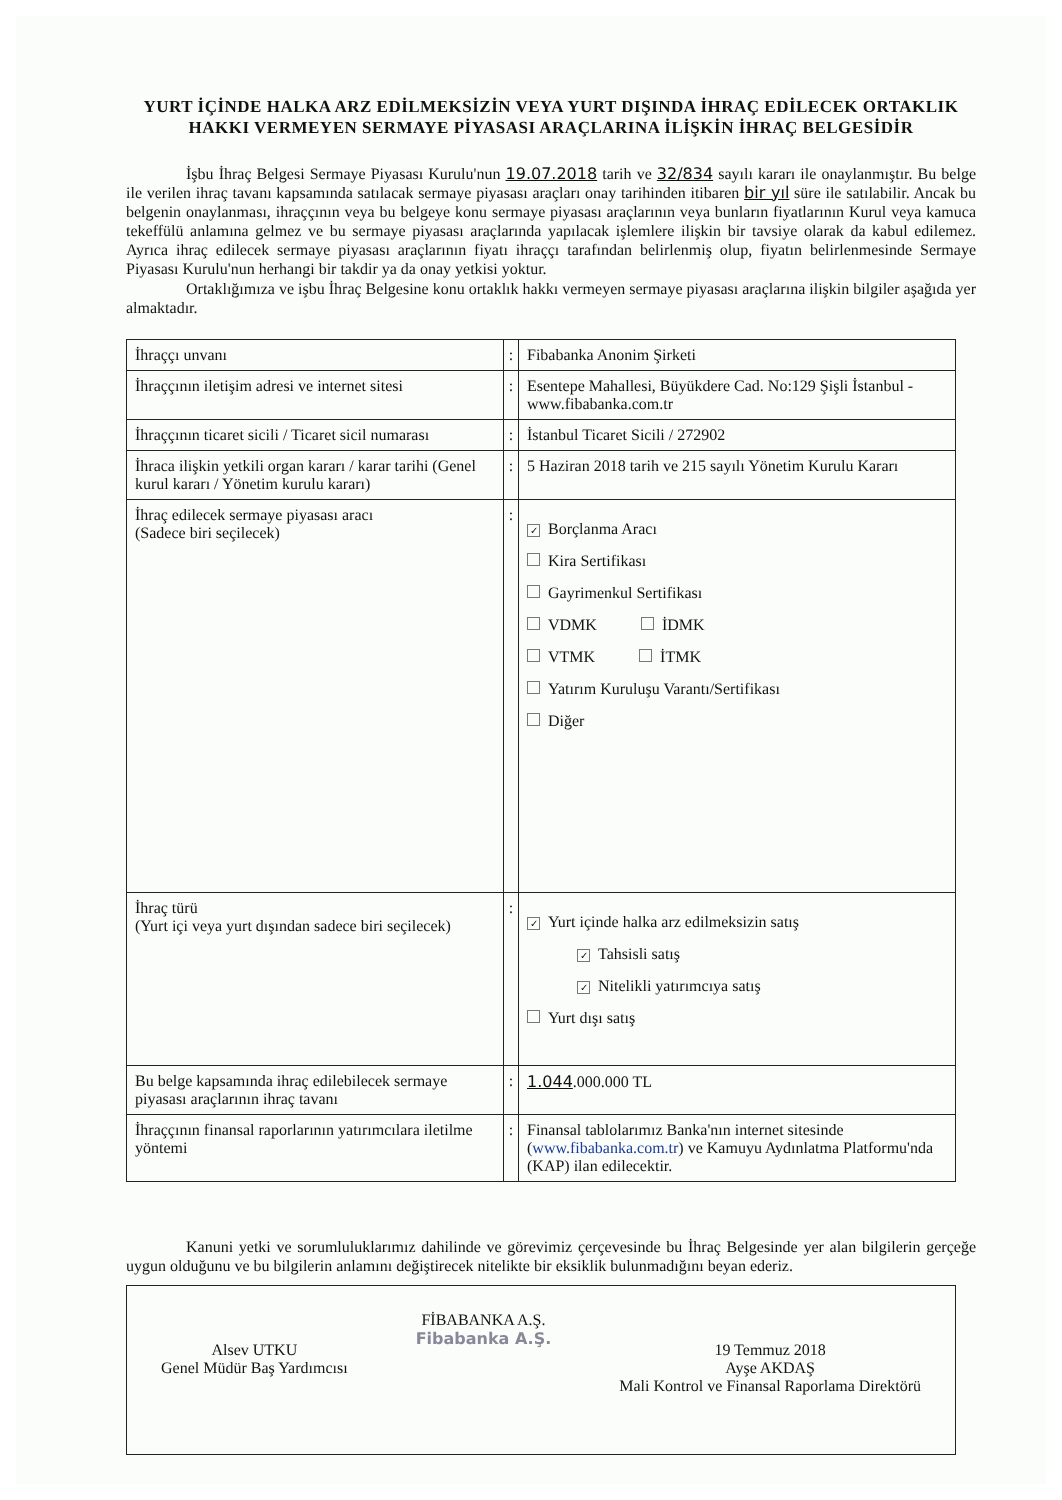YURT İÇİNDE HALKA ARZ EDİLMEKSİZİN VEYA YURT DIŞINDA İHRAÇ EDİLECEK ORTAKLIK HAKKI VERMEYEN SERMAYE PİYASASI ARAÇLARINA İLİŞKİN İHRAÇ BELGESİDİR
İşbu İhraç Belgesi Sermaye Piyasası Kurulu'nun 19.07.2018 tarih ve 32/834 sayılı kararı ile onaylanmıştır. Bu belge ile verilen ihraç tavanı kapsamında satılacak sermaye piyasası araçları onay tarihinden itibaren bir yıl süre ile satılabilir. Ancak bu belgenin onaylanması, ihraççının veya bu belgeye konu sermaye piyasası araçlarının veya bunların fiyatlarının Kurul veya kamuca tekeffülü anlamına gelmez ve bu sermaye piyasası araçlarında yapılacak işlemlere ilişkin bir tavsiye olarak da kabul edilemez. Ayrıca ihraç edilecek sermaye piyasası araçlarının fiyatı ihraççı tarafından belirlenmiş olup, fiyatın belirlenmesinde Sermaye Piyasası Kurulu'nun herhangi bir takdir ya da onay yetkisi yoktur.
Ortaklığımıza ve işbu İhraç Belgesine konu ortaklık hakkı vermeyen sermaye piyasası araçlarına ilişkin bilgiler aşağıda yer almaktadır.
| İhraççı unvanı | : | Fibabanka Anonim Şirketi |
| İhraççının iletişim adresi ve internet sitesi | : | Esentepe Mahallesi, Büyükdere Cad. No:129 Şişli İstanbul - www.fibabanka.com.tr |
| İhraççının ticaret sicili / Ticaret sicil numarası | : | İstanbul Ticaret Sicili / 272902 |
| İhraca ilişkin yetkili organ kararı / karar tarihi (Genel kurul kararı / Yönetim kurulu kararı) | : | 5 Haziran 2018 tarih ve 215 sayılı Yönetim Kurulu Kararı |
| İhraç edilecek sermaye piyasası aracı (Sadece biri seçilecek) | : | ✓ Borçlanma Aracı Kira Sertifikası Gayrimenkul Sertifikası VDMK İDMK VTMK İTMK Yatırım Kuruluşu Varantı/Sertifikası Diğer |
| İhraç türü (Yurt içi veya yurt dışından sadece biri seçilecek) | : | ✓ Yurt içinde halka arz edilmeksizin satış ✓ Tahsisli satış ✓ Nitelikli yatırımcıya satış Yurt dışı satış |
| Bu belge kapsamında ihraç edilebilecek sermaye piyasası araçlarının ihraç tavanı | : | 1.044 .000.000 TL |
| İhraççının finansal raporlarının yatırımcılara iletilme yöntemi | : | Finansal tablolarımız Banka'nın internet sitesinde ( www.fibabanka.com.tr ) ve Kamuyu Aydınlatma Platformu'nda (KAP) ilan edilecektir. |
Kanuni yetki ve sorumluluklarımız dahilinde ve görevimiz çerçevesinde bu İhraç Belgesinde yer alan bilgilerin gerçeğe uygun olduğunu ve bu bilgilerin anlamını değiştirecek nitelikte bir eksiklik bulunmadığını beyan ederiz.
Alsev UTKU
Genel Müdür Baş Yardımcısı
FİBABANKA A.Ş.
Fibabanka A.Ş.
19 Temmuz 2018
Ayşe AKDAŞ
Mali Kontrol ve Finansal Raporlama Direktörü